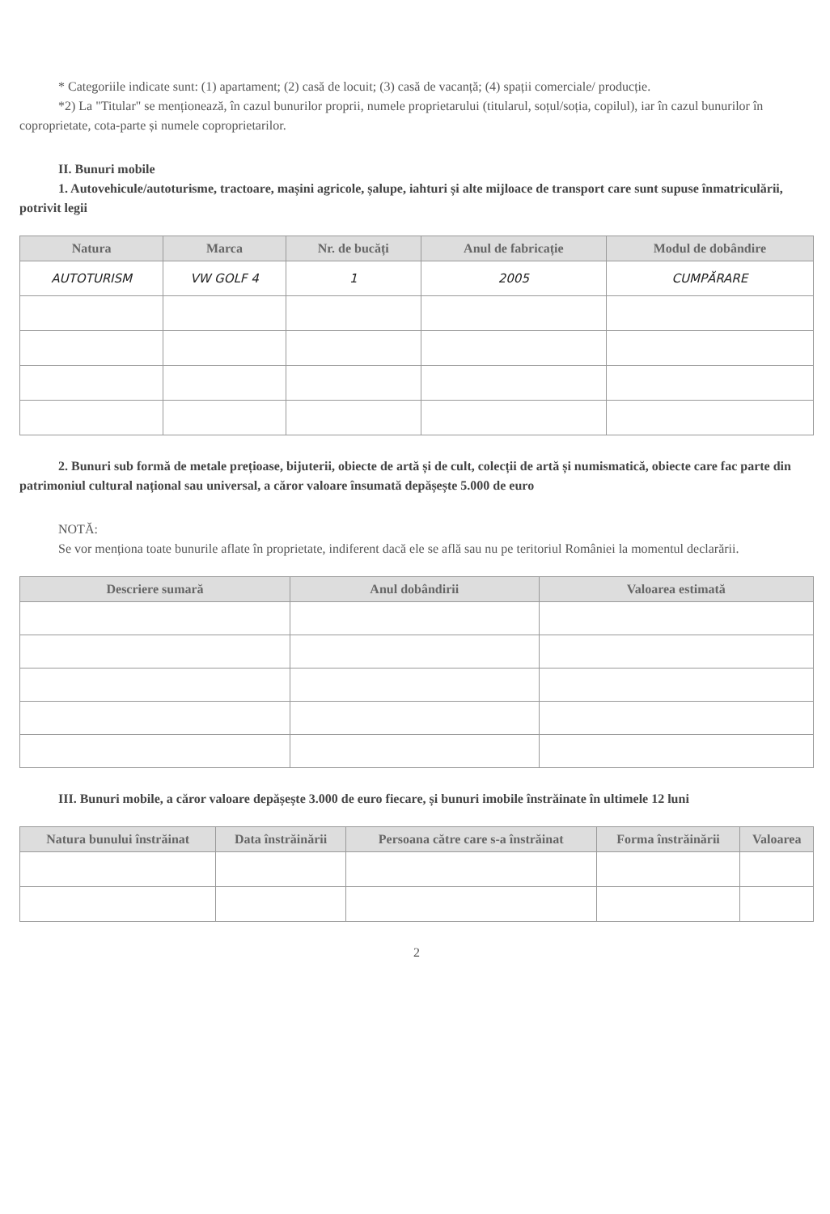* Categoriile indicate sunt: (1) apartament; (2) casă de locuit; (3) casă de vacanță; (4) spații comerciale/ producție.
*2) La "Titular" se menționează, în cazul bunurilor proprii, numele proprietarului (titularul, soțul/soția, copilul), iar în cazul bunurilor în coproprietate, cota-parte și numele coproprietarilor.
II. Bunuri mobile
1. Autovehicule/autoturisme, tractoare, mașini agricole, șalupe, iahturi și alte mijloace de transport care sunt supuse înmatriculării, potrivit legii
| Natura | Marca | Nr. de bucăți | Anul de fabricație | Modul de dobândire |
| --- | --- | --- | --- | --- |
| AUTOTURISM | VW GOLF 4 | 1 | 2005 | CUMPĂRARE |
2. Bunuri sub formă de metale prețioase, bijuterii, obiecte de artă și de cult, colecții de artă și numismatică, obiecte care fac parte din patrimoniul cultural național sau universal, a căror valoare însumată depășește 5.000 de euro
NOTĂ:
Se vor menționa toate bunurile aflate în proprietate, indiferent dacă ele se află sau nu pe teritoriul României la momentul declarării.
| Descriere sumară | Anul dobândirii | Valoarea estimată |
| --- | --- | --- |
III. Bunuri mobile, a căror valoare depășește 3.000 de euro fiecare, și bunuri imobile înstrăinate în ultimele 12 luni
| Natura bunului înstrăinat | Data înstrăinării | Persoana către care s-a înstrăinat | Forma înstrăinării | Valoarea |
| --- | --- | --- | --- | --- |
2